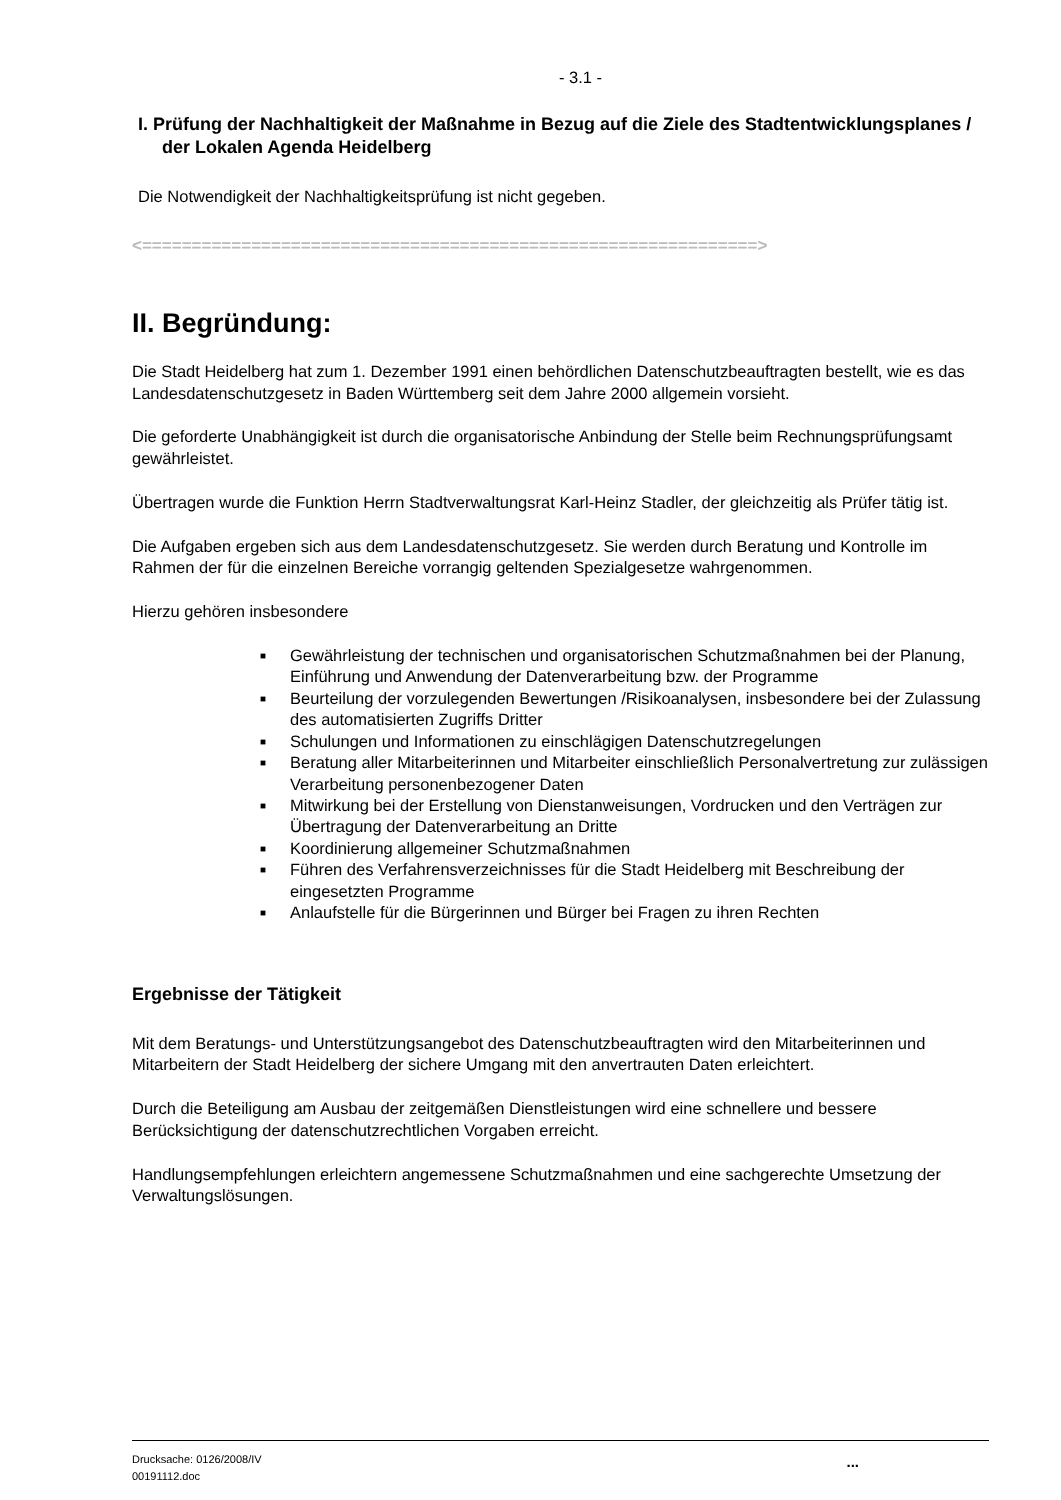- 3.1 -
I. Prüfung der Nachhaltigkeit der Maßnahme in Bezug auf die Ziele des Stadtentwicklungsplanes / der Lokalen Agenda Heidelberg
Die Notwendigkeit der Nachhaltigkeitsprüfung ist nicht gegeben.
<==============================================================>
II. Begründung:
Die Stadt Heidelberg hat zum 1. Dezember 1991 einen behördlichen Datenschutzbeauftragten bestellt, wie es das Landesdatenschutzgesetz in Baden Württemberg seit dem Jahre 2000 allgemein vorsieht.
Die geforderte Unabhängigkeit ist durch die organisatorische Anbindung der Stelle beim Rechnungsprüfungsamt gewährleistet.
Übertragen wurde die Funktion Herrn Stadtverwaltungsrat Karl-Heinz Stadler, der gleichzeitig als Prüfer tätig ist.
Die Aufgaben ergeben sich aus dem Landesdatenschutzgesetz. Sie werden durch Beratung und Kontrolle im Rahmen der für die einzelnen Bereiche vorrangig geltenden Spezialgesetze wahrgenommen.
Hierzu gehören insbesondere
■ Gewährleistung der technischen und organisatorischen Schutzmaßnahmen bei der Planung, Einführung und Anwendung der Datenverarbeitung bzw. der Programme
■ Beurteilung der vorzulegenden Bewertungen /Risikoanalysen, insbesondere bei der Zulassung des automatisierten Zugriffs Dritter
■ Schulungen und Informationen zu einschlägigen Datenschutzregelungen
■ Beratung aller Mitarbeiterinnen und Mitarbeiter einschließlich Personalvertretung zur zulässigen Verarbeitung personenbezogener Daten
■ Mitwirkung bei der Erstellung von Dienstanweisungen, Vordrucken und den Verträgen zur Übertragung der Datenverarbeitung an Dritte
■ Koordinierung allgemeiner Schutzmaßnahmen
■ Führen des Verfahrensverzeichnisses für die Stadt Heidelberg mit Beschreibung der eingesetzten Programme
■ Anlaufstelle für die Bürgerinnen und Bürger bei Fragen zu ihren Rechten
Ergebnisse der Tätigkeit
Mit dem Beratungs- und Unterstützungsangebot des Datenschutzbeauftragten wird den Mitarbeiterinnen und Mitarbeitern der Stadt Heidelberg der sichere Umgang mit den anvertrauten Daten erleichtert.
Durch die Beteiligung am Ausbau der zeitgemäßen Dienstleistungen wird eine schnellere und bessere Berücksichtigung der datenschutzrechtlichen Vorgaben erreicht.
Handlungsempfehlungen erleichtern angemessene Schutzmaßnahmen und eine sachgerechte Umsetzung der Verwaltungslösungen.
Drucksache: 0126/2008/IV
00191112.doc
...